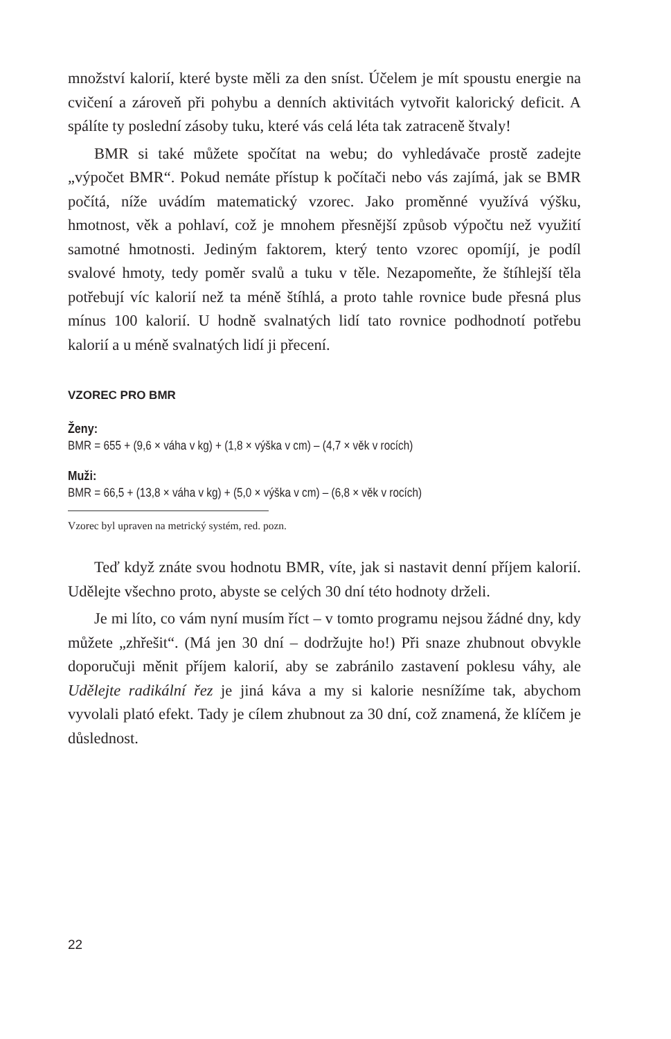množství kalorií, které byste měli za den sníst. Účelem je mít spoustu energie na cvičení a zároveň při pohybu a denních aktivitách vytvořit kalorický deficit. A spálíte ty poslední zásoby tuku, které vás celá léta tak zatraceně štvaly!
BMR si také můžete spočítat na webu; do vyhledávače prostě zadejte „výpočet BMR“. Pokud nemáte přístup k počítači nebo vás zajímá, jak se BMR počítá, níže uvádím matematický vzorec. Jako proměnné využívá výšku, hmotnost, věk a pohlaví, což je mnohem přesnější způsob výpočtu než využití samotné hmotnosti. Jediným faktorem, který tento vzorec opomíjí, je podíl svalové hmoty, tedy poměr svalů a tuku v těle. Nezapomeňte, že štíhlejší těla potřebují víc kalorií než ta méně štíhlá, a proto tahle rovnice bude přesná plus mínus 100 kalorií. U hodně svalnatých lidí tato rovnice podhodnotí potřebu kalorií a u méně svalnatých lidí ji přecení.
VZOREC PRO BMR
Ženy:
BMR = 655 + (9,6 × váha v kg) + (1,8 × výška v cm) – (4,7 × věk v rocích)
Muži:
BMR = 66,5 + (13,8 × váha v kg) + (5,0 × výška v cm) – (6,8 × věk v rocích)
Vzorec byl upraven na metrický systém, red. pozn.
Teď když znáte svou hodnotu BMR, víte, jak si nastavit denní příjem kalorií. Udělejte všechno proto, abyste se celých 30 dní této hodnoty drželi.
Je mi líto, co vám nyní musím říct – v tomto programu nejsou žádné dny, kdy můžete „zhřešit“. (Má jen 30 dní – dodržujte ho!) Při snaze zhubnout obvykle doporučuji měnit příjem kalorií, aby se zabránilo zastavení poklesu váhy, ale Udělejte radikální řez je jiná káva a my si kalorie nesnížíme tak, abychom vyvolali plató efekt. Tady je cílem zhubnout za 30 dní, což znamená, že klíčem je důslednost.
22